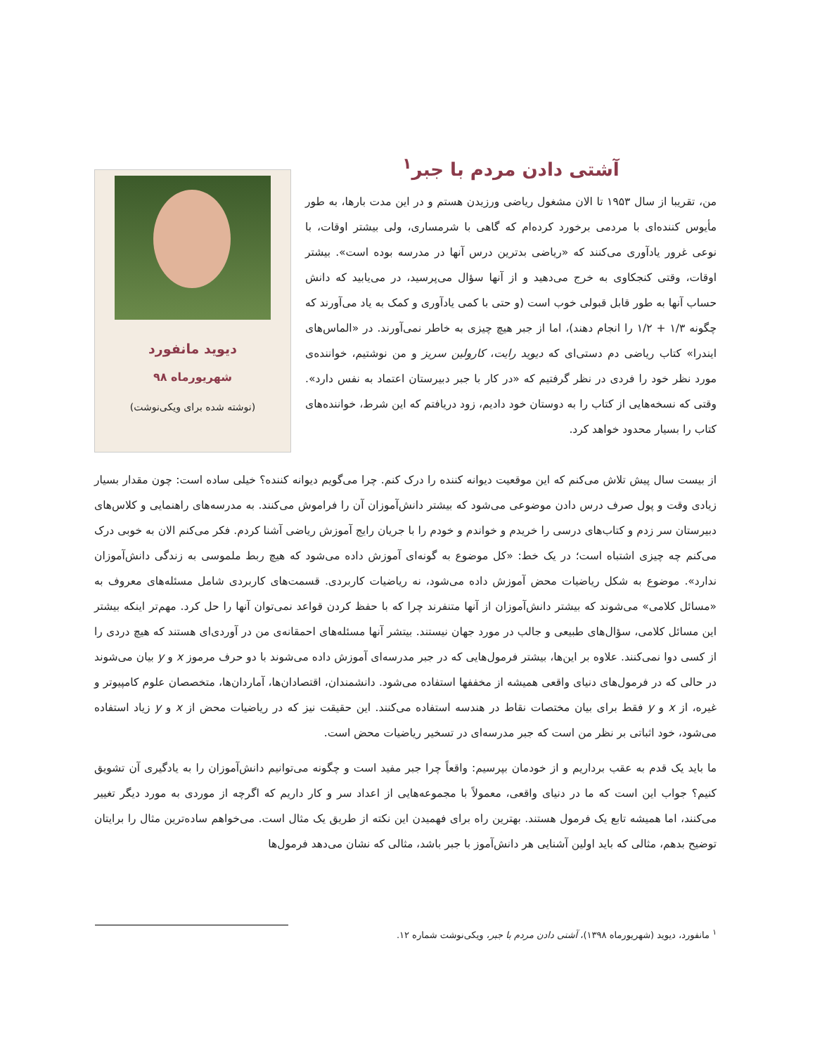آشتی دادن مردم با جبر<sup>۱</sup>
من، تقریبا از سال ۱۹۵۳ تا الان مشغول ریاضی ورزیدن هستم و در این مدت بارها، به طور مأیوس کننده‌ای با مردمی برخورد کرده‌ام که گاهی با شرمساری، ولی بیشتر اوقات، با نوعی غرور یادآوری می‌کنند که «ریاضی بدترین درس آنها در مدرسه بوده است». بیشتر اوقات، وقتی کنجکاوی به خرج می‌دهید و از آنها سؤال می‌پرسید، در می‌یابید که دانش حساب آنها به طور قابل قبولی خوب است (و حتی با کمی یادآوری و کمک به یاد می‌آورند که چگونه ۱/۳ + ۱/۲ را انجام دهند)، اما از جبر هیچ چیزی به خاطر نمی‌آورند. در «الماس‌های ایندرا» کتاب ریاضی دم دستی‌ای که دیوید رایت، کارولین سریز و من نوشتیم، خواننده‌ی مورد نظر خود را فردی در نظر گرفتیم که «در کار با جبر دبیرستان اعتماد به نفس دارد». وقتی که نسخه‌هایی از کتاب را به دوستان خود دادیم، زود دریافتم که این شرط، خواننده‌های کتاب را بسیار محدود خواهد کرد.
دیوید مانفورد
شهریورماه ۹۸
(نوشته شده برای ویکی‌نوشت)
از بیست سال پیش تلاش می‌کنم که این موقعیت دیوانه کننده را درک کنم. چرا می‌گویم دیوانه کننده؟ خیلی ساده است: چون مقدار بسیار زیادی وقت و پول صرف درس دادن موضوعی می‌شود که بیشتر دانش‌آموزان آن را فراموش می‌کنند. به مدرسه‌های راهنمایی و کلاس‌های دبیرستان سر زدم و کتاب‌های درسی را خریدم و خواندم و خودم را با جریان رایج آموزش ریاضی آشنا کردم. فکر می‌کنم الان به خوبی درک می‌کنم چه چیزی اشتباه است؛ در یک خط: «کل موضوع به گونه‌ای آموزش داده می‌شود که هیچ ربط ملموسی به زندگی دانش‌آموزان ندارد». موضوع به شکل ریاضیات محض آموزش داده می‌شود، نه ریاضیات کاربردی. قسمت‌های کاربردی شامل مسئله‌های معروف به «مسائل کلامی» می‌شوند که بیشتر دانش‌آموزان از آنها متنفرند چرا که با حفظ کردن قواعد نمی‌توان آنها را حل کرد. مهم‌تر اینکه بیشتر این مسائل کلامی، سؤال‌های طبیعی و جالب در مورد جهان نیستند. بیتشر آنها مسئله‌های احمقانه‌ی من در آوردی‌ای هستند که هیچ دردی را از کسی دوا نمی‌کنند. علاوه بر این‌ها، بیشتر فرمول‌هایی که در جبر مدرسه‌ای آموزش داده می‌شوند با دو حرف مرموز x و y بیان می‌شوند در حالی که در فرمول‌های دنیای واقعی همیشه از مخففها استفاده می‌شود. دانشمندان، اقتصادان‌ها، آماردان‌ها، متخصصان علوم کامپیوتر و غیره، از x و y فقط برای بیان مختصات نقاط در هندسه استفاده می‌کنند. این حقیقت نیز که در ریاضیات محض از x و y زیاد استفاده می‌شود، خود اثباتی بر نظر من است که جبر مدرسه‌ای در تسخیر ریاضیات محض است.
ما باید یک قدم به عقب برداریم و از خودمان بپرسیم: واقعاً چرا جبر مفید است و چگونه می‌توانیم دانش‌آموزان را به یادگیری آن تشویق کنیم؟ جواب این است که ما در دنیای واقعی، معمولاً با مجموعه‌هایی از اعداد سر و کار داریم که اگرچه از موردی به مورد دیگر تغییر می‌کنند، اما همیشه تابع یک فرمول هستند. بهترین راه برای فهمیدن این نکته از طریق یک مثال است. می‌خواهم ساده‌ترین مثال را برایتان توضیح بدهم، مثالی که باید اولین آشنایی هر دانش‌آموز با جبر باشد، مثالی که نشان می‌دهد فرمول‌ها
<sup>۱</sup> مانفورد، دیوید (شهریورماه ۱۳۹۸)، آشتی دادن مردم با جبر، ویکی‌نوشت شماره ۱۲.